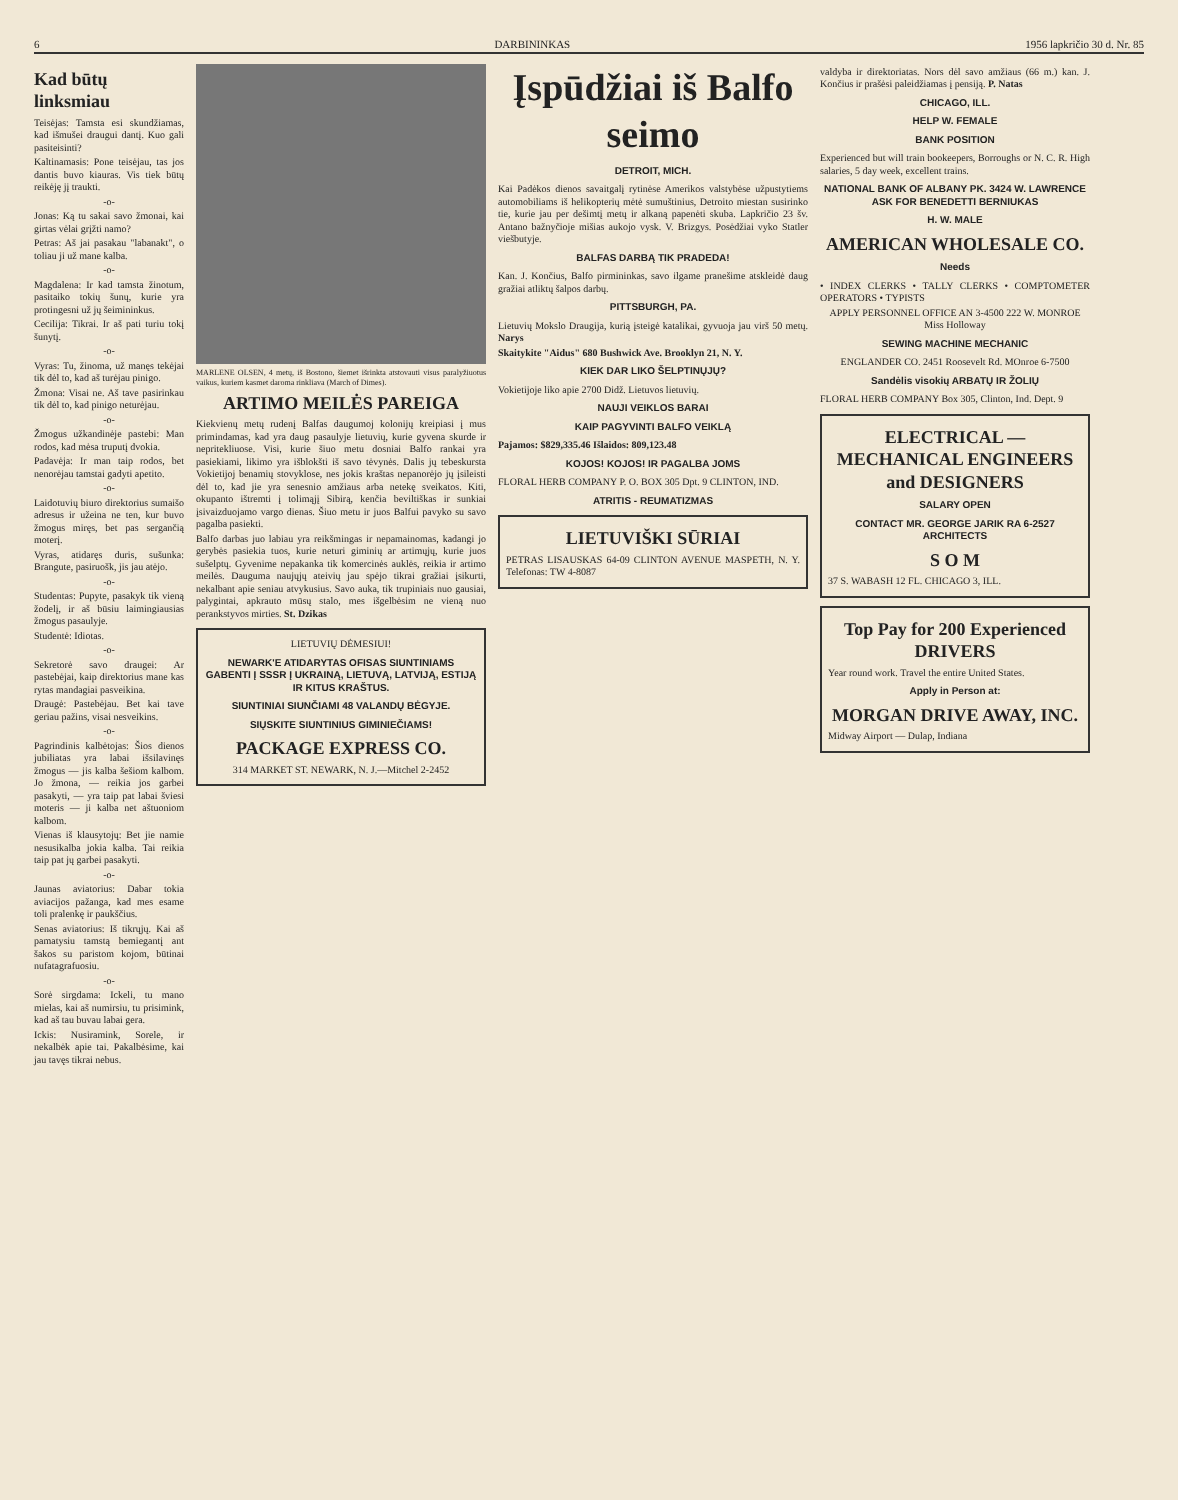6 DARBININKAS 1956 lapkričio 30 d. Nr. 85
Kad būtų linksmiau
Teisėjas: Tamsta esi skundžiamas, kad išmušei draugui dantį. Kuo gali pasiteisinti?
Kaltinamasis: Pone teisėjau, tas jos dantis buvo kiauras. Vis tiek būtų reikėję jį traukti.
-o-
Jonas: Ką tu sakai savo žmonai, kai girtas vėlai grįžti namo?
Petras: Aš jai pasakau "labanakt", o toliau ji už mane kalba.
-o-
Magdalena: Ir kad tamsta žinotum, pasitaiko tokių šunų, kurie yra protingesni už jų šeimininkus.
Cecilija: Tikrai. Ir aš pati turiu tokį šunytį.
-o-
Vyras: Tu, žinoma, už manęs tekėjai tik dėl to, kad aš turėjau pinigo.
Žmona: Visai ne. Aš tave pasirinkau tik dėl to, kad pinigo neturėjau.
-o-
Žmogus užkandinėje pastebi: Man rodos, kad mėsa truputį dvokia.
Padavėja: Ir man taip rodos, bet nenorėjau tamstai gadyti apetito.
-o-
Laidotuvių biuro direktorius sumaišo adresus ir užeina ne ten, kur buvo žmogus miręs, bet pas sergančią moterį.
Vyras, atidaręs duris, sušunka: Brangute, pasiruošk, jis jau atėjo.
-o-
Studentas: Pupyte, pasakyk tik vieną žodelį, ir aš būsiu laimingiausias žmogus pasaulyje.
Studentė: Idiotas.
-o-
Sekretorė savo draugei: Ar pastebėjai, kaip direktorius mane kas rytas mandagiai pasveikina.
Draugė: Pastebėjau. Bet kai tave geriau pažins, visai nesveikins.
-o-
Pagrindinis kalbėtojas: Šios dienos jubiliatas yra labai išsilavinęs žmogus — jis kalba šešiom kalbom. Jo žmona, — reikia jos garbei pasakyti, — yra taip pat labai šviesi moteris — ji kalba net aštuoniom kalbom.
Vienas iš klausytojų: Bet jie namie nesusikalba jokia kalba. Tai reikia taip pat jų garbei pasakyti.
-o-
Jaunas aviatorius: Dabar tokia aviacijos pažanga, kad mes esame toli pralenkę ir paukščius.
Senas aviatorius: Iš tikrųjų. Kai aš pamatysiu tamstą bemiegantį ant šakos su paristom kojom, būtinai nufatagrafuosiu.
-o-
Sorė sirgdama: Ickeli, tu mano mielas, kai aš numirsiu, tu prisimink, kad aš tau buvau labai gera.
Ickis: Nusiramink, Sorele, ir nekalbėk apie tai. Pakalbėsime, kai jau tavęs tikrai nebus.
MARLENE OLSEN, 4 metų, iš Bostono, šiemet išrinkta atstovauti visus paralyžiuotus vaikus, kuriem kasmet daroma rinkliava (March of Dimes).
ARTIMO MEILĖS PAREIGA
Kiekvienų metų rudenį Balfas daugumoj kolonijų kreipiasi į mus primindamas, kad yra daug pasaulyje lietuvių, kurie gyvena skurde ir nepritekliuose. Visi, kurie šiuo metu dosniai Balfo rankai yra pasiekiami, likimo yra išblokšti iš savo tėvynės. Dalis jų tebeskursta Vokietijoj benamių stovyklose, nes jokis kraštas nepanorėjo jų įsileisti dėl to, kad jie yra senesnio amžiaus arba netekę sveikatos. Kiti, okupanto ištremti į tolimąjį Sibirą, kenčia beviltiškas ir sunkiai įsivaizduojamo vargo dienas. Šiuo metu ir juos Balfui pavyko su savo pagalba pasiekti.
Balfo darbas juo labiau yra reikšmingas ir nepamainomas, kadangi jo gerybės pasiekia tuos, kurie neturi giminių ar artimųjų, kurie juos sušelptų. Gyvenime nepakanka tik komercinės auklės, reikia ir artimo meilės. Dauguma naujųjų ateivių jau spėjo tikrai gražiai įsikurti, nekalbant apie seniau atvykusius. Savo auka, tik trupiniais nuo gausiai, palygintai, apkrauto mūsų stalo, mes išgelbėsim ne vieną nuo perankstyvos mirties. St. Dzikas
LIETUVIŲ DĖMESIUI!
NEWARK'E ATIDARYTAS OFISAS SIUNTINIAMS GABENTI Į SSSR Į UKRAINĄ, LIETUVĄ, LATVIJĄ, ESTIJĄ IR KITUS KRAŠTUS.
SIUNTINIAI SIUNČIAMI 48 VALANDŲ BĖGYJE.
SIŲSKITE SIUNTINIUS GIMINIEČIAMS!
PACKAGE EXPRESS CO.
314 MARKET ST. NEWARK, N. J.—Mitchel 2-2452
Įspūdžiai iš Balfo seimo
DETROIT, MICH.
Kai Padėkos dienos savaitgalį rytinėse Amerikos valstybėse užpustytiems automobiliams iš helikopterių mėtė sumuštinius, Detroito miestan susirinko tie, kurie jau per dešimtį metų ir alkaną papenėti skuba. Lapkričio 23 šv. Antano bažnyčioje mišias aukojo vysk. V. Brizgys. Posėdžiai vyko Statler viešbutyje.
BALFAS DARBĄ TIK PRADEDA!
Kan. J. Končius, Balfo pirmininkas, savo ilgame pranešime atskleidė daug gražiai atliktų šalpos darbų.
PITTSBURGH, PA.
Lietuvių Mokslo Draugija, kurią įsteigė katalikai, gyvuoja jau virš 50 metų. Narys
Skaitykite "Aidus" 680 Bushwick Ave. Brooklyn 21, N. Y.
KIEK DAR LIKO ŠELPTINŲJŲ?
Vokietijoje liko apie 2700 Didž. Lietuvos lietuvių.
NAUJI VEIKLOS BARAI
KAIP PAGYVINTI BALFO VEIKLĄ
Pajamos: $829,335.46 Išlaidos: 809,123.48
KOJOS! KOJOS! IR PAGALBA JOMS
FLORAL HERB COMPANY P. O. BOX 305 Dpt. 9 CLINTON, IND.
ATRITIS - REUMATIZMAS
LIETUVIŠKI SŪRIAI
PETRAS LISAUSKAS 64-09 CLINTON AVENUE MASPETH, N. Y. Telefonas: TW 4-8087
valdyba ir direktoriatas. Nors dėl savo amžiaus (66 m.) kan. J. Končius ir prašėsi paleidžiamas į pensiją. P. Natas
CHICAGO, ILL.
HELP W. FEMALE
BANK POSITION
Experienced but will train bookeepers, Borroughs or N. C. R. High salaries, 5 day week, excellent trains.
NATIONAL BANK OF ALBANY PK. 3424 W. LAWRENCE ASK FOR BENEDETTI BERNIUKAS
H. W. MALE
AMERICAN WHOLESALE CO.
Needs
• INDEX CLERKS • TALLY CLERKS • COMPTOMETER OPERATORS • TYPISTS
APPLY PERSONNEL OFFICE AN 3-4500 222 W. MONROE Miss Holloway
SEWING MACHINE MECHANIC
ENGLANDER CO. 2451 Roosevelt Rd. MOnroe 6-7500
Sandėlis visokių ARBATŲ IR ŽOLIŲ
FLORAL HERB COMPANY Box 305, Clinton, Ind. Dept. 9
ELECTRICAL — MECHANICAL ENGINEERS and DESIGNERS
SALARY OPEN
CONTACT MR. GEORGE JARIK RA 6-2527 ARCHITECTS
S O M
37 S. WABASH 12 FL. CHICAGO 3, ILL.
Top Pay for 200 Experienced DRIVERS
Year round work. Travel the entire United States.
Apply in Person at:
MORGAN DRIVE AWAY, INC.
Midway Airport — Dulap, Indiana